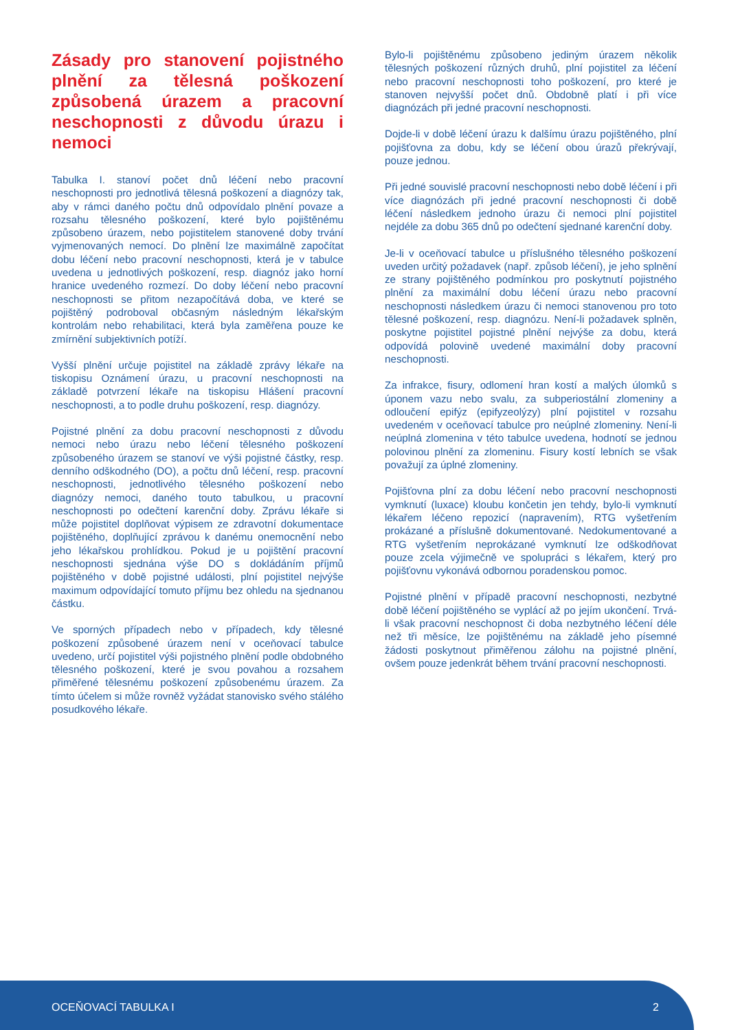Zásady pro stanovení pojistného plnění za tělesná poškození způsobená úrazem a pracovní neschopnosti z důvodu úrazu i nemoci
Tabulka I. stanoví počet dnů léčení nebo pracovní neschopnosti pro jednotlivá tělesná poškození a diagnózy tak, aby v rámci daného počtu dnů odpovídalo plnění povaze a rozsahu tělesného poškození, které bylo pojištěnému způsobeno úrazem, nebo pojistitelem stanovené doby trvání vyjmenovaných nemocí. Do plnění lze maximálně započítat dobu léčení nebo pracovní neschopnosti, která je v tabulce uvedena u jednotlivých poškození, resp. diagnóz jako horní hranice uvedeného rozmezí. Do doby léčení nebo pracovní neschopnosti se přitom nezapočítává doba, ve které se pojištěný podroboval občasným následným lékařským kontrolám nebo rehabilitaci, která byla zaměřena pouze ke zmírnění subjektivních potíží.
Vyšší plnění určuje pojistitel na základě zprávy lékaře na tiskopisu Oznámení úrazu, u pracovní neschopnosti na základě potvrzení lékaře na tiskopisu Hlášení pracovní neschopnosti, a to podle druhu poškození, resp. diagnózy.
Pojistné plnění za dobu pracovní neschopnosti z důvodu nemoci nebo úrazu nebo léčení tělesného poškození způsobeného úrazem se stanoví ve výši pojistné částky, resp. denního odškodného (DO), a počtu dnů léčení, resp. pracovní neschopnosti, jednotlivého tělesného poškození nebo diagnózy nemoci, daného touto tabulkou, u pracovní neschopnosti po odečtení karenční doby. Zprávu lékaře si může pojistitel doplňovat výpisem ze zdravotní dokumentace pojištěného, doplňující zprávou k danému onemocnění nebo jeho lékařskou prohlídkou. Pokud je u pojištění pracovní neschopnosti sjednána výše DO s dokládáním příjmů pojištěného v době pojistné události, plní pojistitel nejvýše maximum odpovídající tomuto příjmu bez ohledu na sjednanou částku.
Ve sporných případech nebo v případech, kdy tělesné poškození způsobené úrazem není v oceňovací tabulce uvedeno, určí pojistitel výši pojistného plnění podle obdobného tělesného poškození, které je svou povahou a rozsahem přiměřené tělesnému poškození způsobenému úrazem. Za tímto účelem si může rovněž vyžádat stanovisko svého stálého posudkového lékaře.
Bylo-li pojištěnému způsobeno jediným úrazem několik tělesných poškození různých druhů, plní pojistitel za léčení nebo pracovní neschopnosti toho poškození, pro které je stanoven nejvyšší počet dnů. Obdobně platí i při více diagnózách při jedné pracovní neschopnosti.
Dojde-li v době léčení úrazu k dalšímu úrazu pojištěného, plní pojišťovna za dobu, kdy se léčení obou úrazů překrývají, pouze jednou.
Při jedné souvislé pracovní neschopnosti nebo době léčení i při více diagnózách při jedné pracovní neschopnosti či době léčení následkem jednoho úrazu či nemoci plní pojistitel nejdéle za dobu 365 dnů po odečtení sjednané karenční doby.
Je-li v oceňovací tabulce u příslušného tělesného poškození uveden určitý požadavek (např. způsob léčení), je jeho splnění ze strany pojištěného podmínkou pro poskytnutí pojistného plnění za maximální dobu léčení úrazu nebo pracovní neschopnosti následkem úrazu či nemoci stanovenou pro toto tělesné poškození, resp. diagnózu. Není-li požadavek splněn, poskytne pojistitel pojistné plnění nejvýše za dobu, která odpovídá polovině uvedené maximální doby pracovní neschopnosti.
Za infrakce, fisury, odlomení hran kostí a malých úlomků s úponem vazu nebo svalu, za subperiostální zlomeniny a odloučení epifýz (epifyzeolýzy) plní pojistitel v rozsahu uvedeném v oceňovací tabulce pro neúplné zlomeniny. Není-li neúplná zlomenina v této tabulce uvedena, hodnotí se jednou polovinou plnění za zlomeninu. Fisury kostí lebních se však považují za úplné zlomeniny.
Pojišťovna plní za dobu léčení nebo pracovní neschopnosti vymknutí (luxace) kloubu končetin jen tehdy, bylo-li vymknutí lékařem léčeno repozicí (napravením), RTG vyšetřením prokázané a příslušně dokumentované. Nedokumentované a RTG vyšetřením neprokázané vymknutí lze odškodňovat pouze zcela výjimečně ve spolupráci s lékařem, který pro pojišťovnu vykonává odbornou poradenskou pomoc.
Pojistné plnění v případě pracovní neschopnosti, nezbytné době léčení pojištěného se vyplácí až po jejím ukončení. Trvá-li však pracovní neschopnost či doba nezbytného léčení déle než tři měsíce, lze pojištěnému na základě jeho písemné žádosti poskytnout přiměřenou zálohu na pojistné plnění, ovšem pouze jedenkrát během trvání pracovní neschopnosti.
OCEŇOVACÍ TABULKA I 2